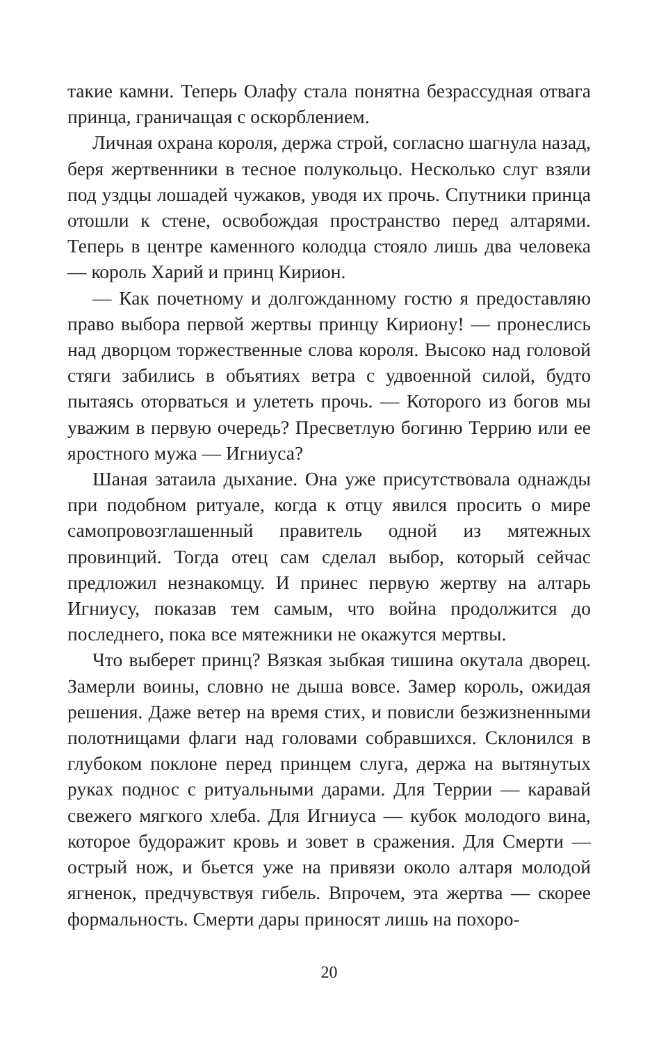такие камни. Теперь Олафу стала понятна безрассудная отвага принца, граничащая с оскорблением.
Личная охрана короля, держа строй, согласно шагнула назад, беря жертвенники в тесное полукольцо. Несколько слуг взяли под уздцы лошадей чужаков, уводя их прочь. Спутники принца отошли к стене, освобождая пространство перед алтарями. Теперь в центре каменного колодца стояло лишь два человека — король Харий и принц Кирион.
— Как почетному и долгожданному гостю я предоставляю право выбора первой жертвы принцу Кириону! — пронеслись над дворцом торжественные слова короля. Высоко над головой стяги забились в объятиях ветра с удвоенной силой, будто пытаясь оторваться и улететь прочь. — Которого из богов мы уважим в первую очередь? Пресветлую богиню Террию или ее яростного мужа — Игниуса?
Шаная затаила дыхание. Она уже присутствовала однажды при подобном ритуале, когда к отцу явился просить о мире самопровозглашенный правитель одной из мятежных провинций. Тогда отец сам сделал выбор, который сейчас предложил незнакомцу. И принес первую жертву на алтарь Игниусу, показав тем самым, что война продолжится до последнего, пока все мятежники не окажутся мертвы.
Что выберет принц? Вязкая зыбкая тишина окутала дворец. Замерли воины, словно не дыша вовсе. Замер король, ожидая решения. Даже ветер на время стих, и повисли безжизненными полотнищами флаги над головами собравшихся. Склонился в глубоком поклоне перед принцем слуга, держа на вытянутых руках поднос с ритуальными дарами. Для Террии — каравай свежего мягкого хлеба. Для Игниуса — кубок молодого вина, которое будоражит кровь и зовет в сражения. Для Смерти — острый нож, и бьется уже на привязи около алтаря молодой ягненок, предчувствуя гибель. Впрочем, эта жертва — скорее формальность. Смерти дары приносят лишь на похоро-
20